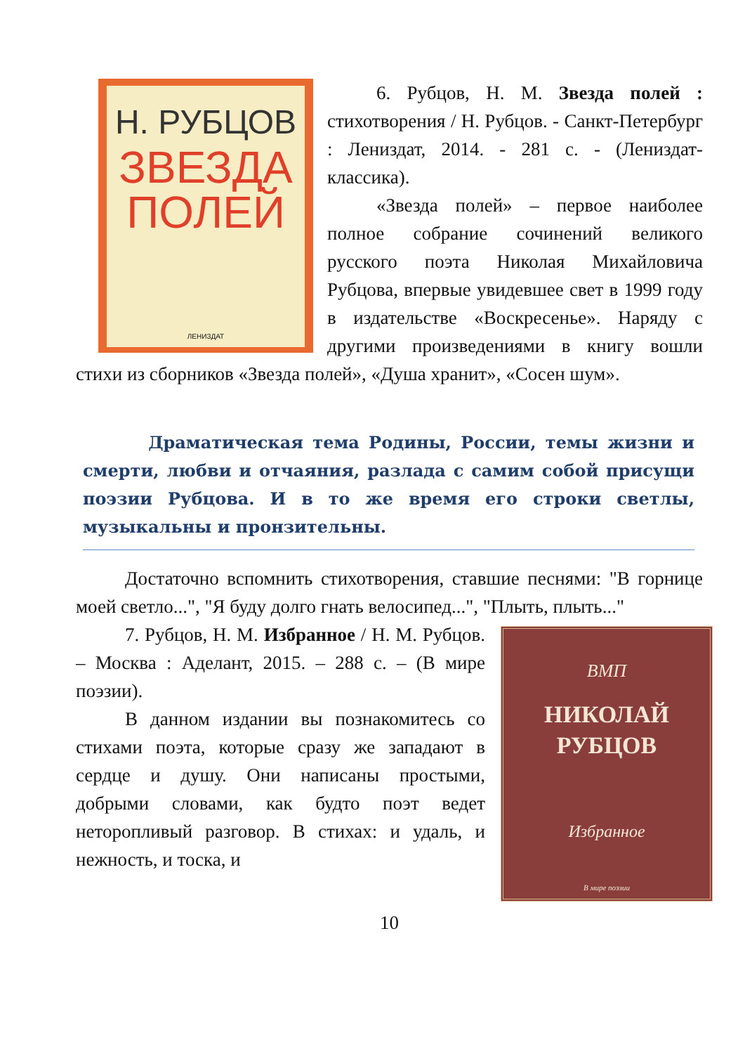Н. РУБЦОВ
ЗВЕЗДА
ПОЛЕЙ
ЛЕНИЗДАТ
6. Рубцов, Н. М. Звезда полей : стихотворения / Н. Рубцов. - Санкт-Петербург : Лениздат, 2014. - 281 с. - (Лениздат-классика).
«Звезда полей» – первое наиболее полное собрание сочинений великого русского поэта Николая Михайловича Рубцова, впервые увидевшее свет в 1999 году в издательстве «Воскресенье». Наряду с другими произведениями в книгу вошли стихи из сборников «Звезда полей», «Душа хранит», «Сосен шум».
Драматическая тема Родины, России, темы жизни и смерти, любви и отчаяния, разлада с самим собой присущи поэзии Рубцова. И в то же время его строки светлы, музыкальны и пронзительны.
Достаточно вспомнить стихотворения, ставшие песнями: "В горнице моей светло...", "Я буду долго гнать велосипед...", "Плыть, плыть..."
ВМП
НИКОЛАЙ
РУБЦОВ
Избранное
В мире поэзии
7. Рубцов, Н. М. Избранное / Н. М. Рубцов. – Москва : Аделант, 2015. – 288 с. – (В мире поэзии).
В данном издании вы познакомитесь со стихами поэта, которые сразу же западают в сердце и душу. Они написаны простыми, добрыми словами, как будто поэт ведет неторопливый разговор. В стихах: и удаль, и нежность, и тоска, и
10